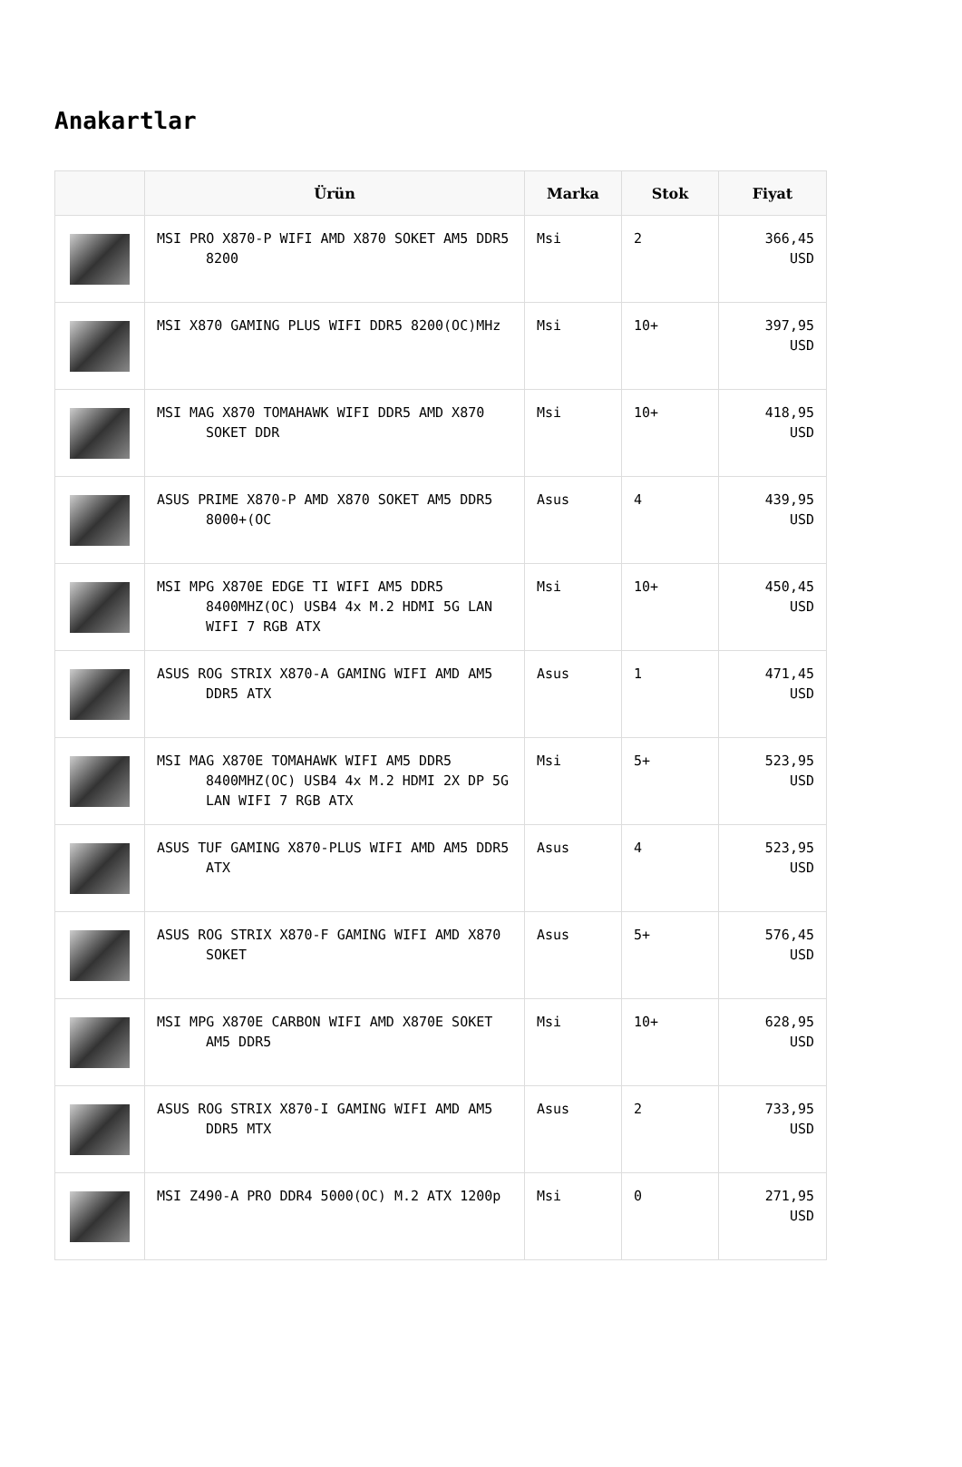Anakartlar
| | Ürün | Marka | Stok | Fiyat |
| --- | --- | --- | --- | --- |
| | MSI PRO X870-P WIFI AMD X870 SOKET AM5 DDR5 8200 | Msi | 2 | 366,45 USD |
| | MSI X870 GAMING PLUS WIFI DDR5 8200(OC)MHz | Msi | 10+ | 397,95 USD |
| | MSI MAG X870 TOMAHAWK WIFI DDR5 AMD X870 SOKET DDR | Msi | 10+ | 418,95 USD |
| | ASUS PRIME X870-P AMD X870 SOKET AM5 DDR5 8000+(OC | Asus | 4 | 439,95 USD |
| | MSI MPG X870E EDGE TI WIFI AM5 DDR5 8400MHZ(OC) USB4 4x M.2 HDMI 5G LAN WIFI 7 RGB ATX | Msi | 10+ | 450,45 USD |
| | ASUS ROG STRIX X870-A GAMING WIFI AMD AM5 DDR5 ATX | Asus | 1 | 471,45 USD |
| | MSI MAG X870E TOMAHAWK WIFI AM5 DDR5 8400MHZ(OC) USB4 4x M.2 HDMI 2X DP 5G LAN WIFI 7 RGB ATX | Msi | 5+ | 523,95 USD |
| | ASUS TUF GAMING X870-PLUS WIFI AMD AM5 DDR5 ATX | Asus | 4 | 523,95 USD |
| | ASUS ROG STRIX X870-F GAMING WIFI AMD X870 SOKET | Asus | 5+ | 576,45 USD |
| | MSI MPG X870E CARBON WIFI AMD X870E SOKET AM5 DDR5 | Msi | 10+ | 628,95 USD |
| | ASUS ROG STRIX X870-I GAMING WIFI AMD AM5 DDR5 MTX | Asus | 2 | 733,95 USD |
| | MSI Z490-A PRO DDR4 5000(OC) M.2 ATX 1200p | Msi | 0 | 271,95 USD |